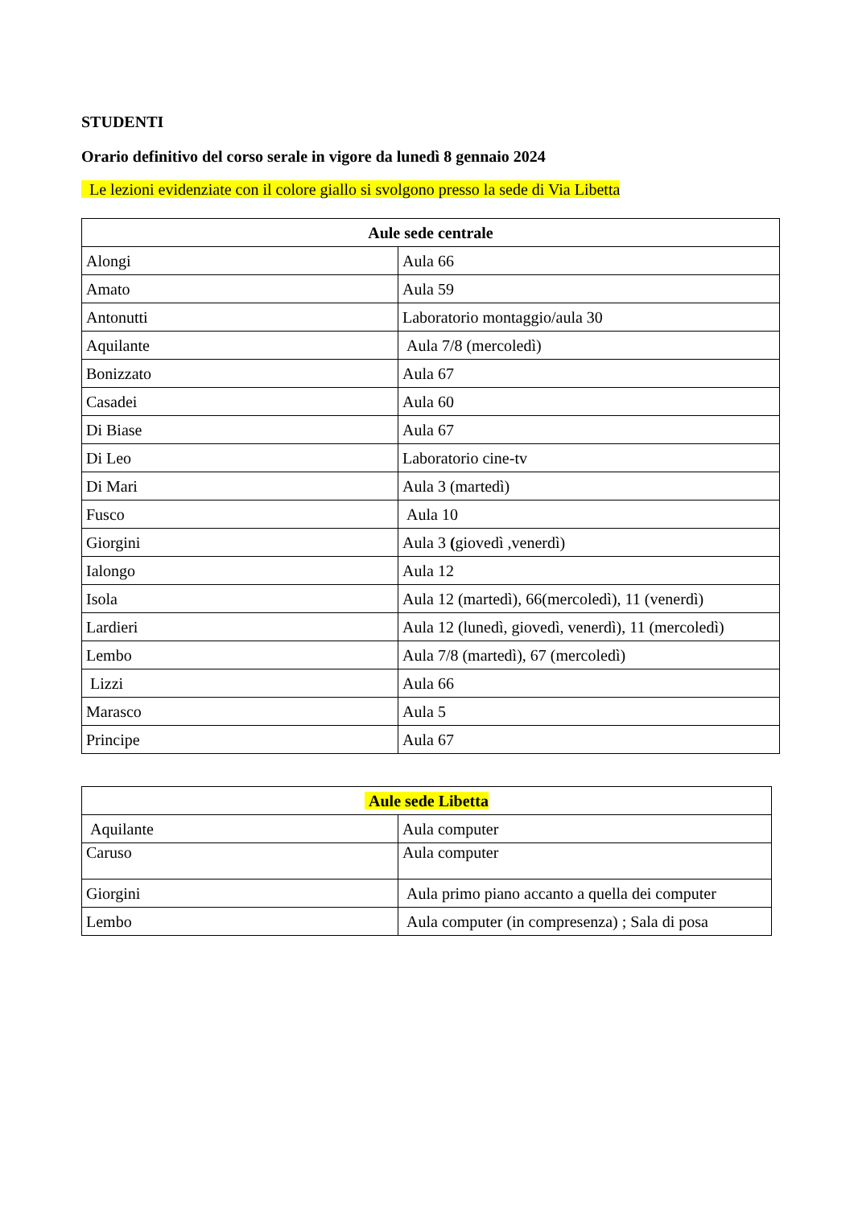STUDENTI
Orario definitivo del corso serale in vigore da lunedì 8 gennaio 2024
Le lezioni evidenziate con il colore giallo si svolgono presso la sede di Via Libetta
| Aule sede centrale | |
| --- | --- |
| Alongi | Aula 66 |
| Amato | Aula 59 |
| Antonutti | Laboratorio montaggio/aula 30 |
| Aquilante | Aula 7/8 (mercoledì) |
| Bonizzato | Aula 67 |
| Casadei | Aula 60 |
| Di Biase | Aula 67 |
| Di Leo | Laboratorio cine-tv |
| Di Mari | Aula 3 (martedì) |
| Fusco | Aula 10 |
| Giorgini | Aula 3 ( giovedì ,venerdì) |
| Ialongo | Aula 12 |
| Isola | Aula 12 (martedì), 66(mercoledì), 11 (venerdì) |
| Lardieri | Aula 12 (lunedì, giovedì, venerdì), 11 (mercoledì) |
| Lembo | Aula 7/8 (martedì), 67 (mercoledì) |
| Lizzi | Aula 66 |
| Marasco | Aula 5 |
| Principe | Aula 67 |
| Aule sede Libetta | |
| --- | --- |
| Aquilante | Aula computer |
| Caruso | Aula computer |
| Giorgini | Aula primo piano accanto a quella dei computer |
| Lembo | Aula computer (in compresenza) ; Sala di posa |